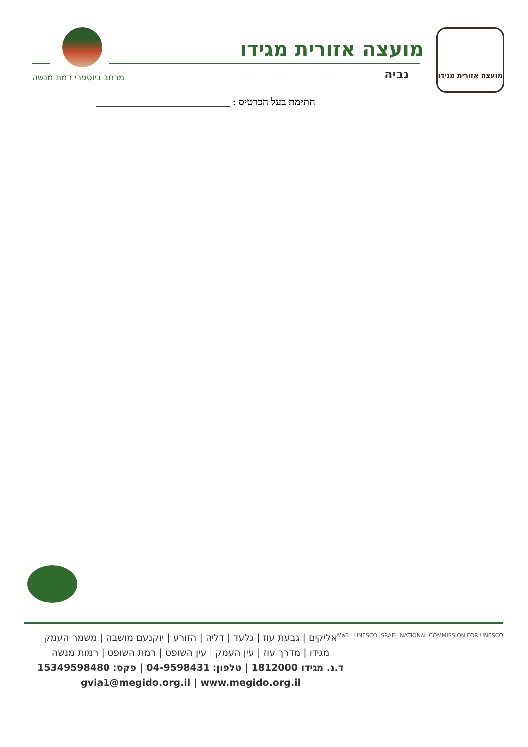מועצה אזורית מגידו
מועצה אזורית מגידו
גביה מרחב ביוספרי רמת מנשה
חתימת בעל הכרטיס : ___________________________
אליקים | גבעת עוז | גלעד | דליה | הזורע | יוקנעם מושבה | משמר העמק
מגידו | מדרך עוז | עין העמק | עין השופט | רמת השופט | רמות מנשה
ד.נ. מגידו 1812000 | טלפון: 04-9598431 | פקס: 15349598480
gvia1@megido.org.il | www.megido.org.il
MaB UNESCO ISRAEL NATIONAL COMMISSION FOR UNESCO